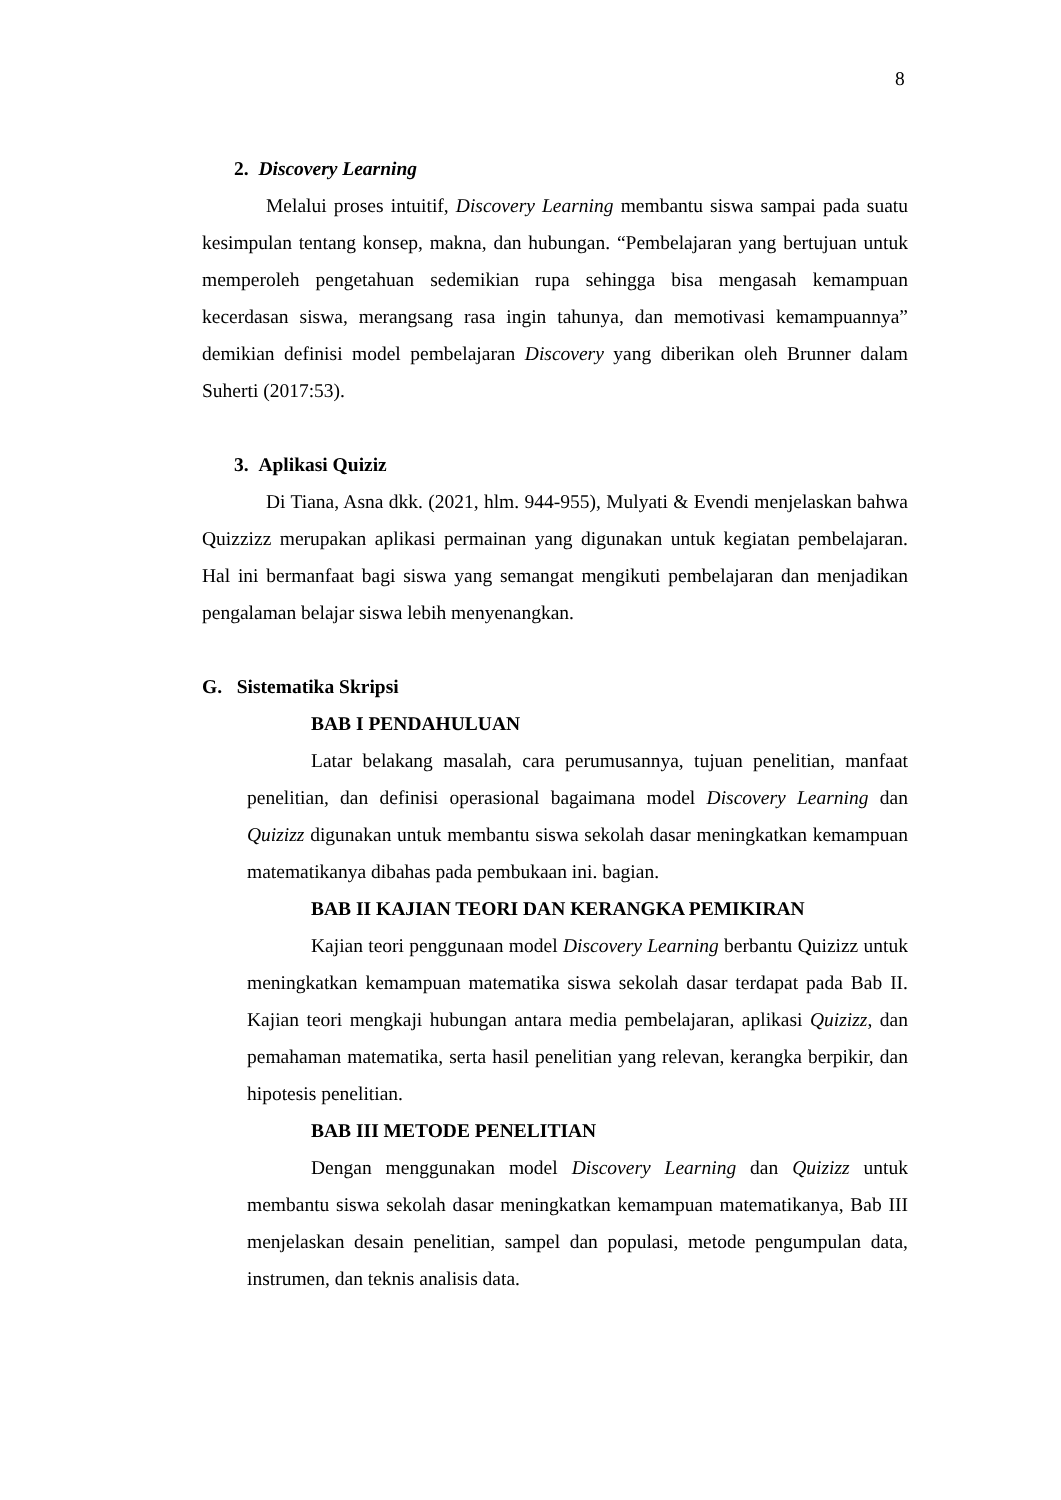8
2. Discovery Learning
Melalui proses intuitif, Discovery Learning membantu siswa sampai pada suatu kesimpulan tentang konsep, makna, dan hubungan. “Pembelajaran yang bertujuan untuk memperoleh pengetahuan sedemikian rupa sehingga bisa mengasah kemampuan kecerdasan siswa, merangsang rasa ingin tahunya, dan memotivasi kemampuannya” demikian definisi model pembelajaran Discovery yang diberikan oleh Brunner dalam Suherti (2017:53).
3. Aplikasi Quiziz
Di Tiana, Asna dkk. (2021, hlm. 944-955), Mulyati & Evendi menjelaskan bahwa Quizzizz merupakan aplikasi permainan yang digunakan untuk kegiatan pembelajaran. Hal ini bermanfaat bagi siswa yang semangat mengikuti pembelajaran dan menjadikan pengalaman belajar siswa lebih menyenangkan.
G. Sistematika Skripsi
BAB I PENDAHULUAN
Latar belakang masalah, cara perumusannya, tujuan penelitian, manfaat penelitian, dan definisi operasional bagaimana model Discovery Learning dan Quizizz digunakan untuk membantu siswa sekolah dasar meningkatkan kemampuan matematikanya dibahas pada pembukaan ini. bagian.
BAB II KAJIAN TEORI DAN KERANGKA PEMIKIRAN
Kajian teori penggunaan model Discovery Learning berbantu Quizizz untuk meningkatkan kemampuan matematika siswa sekolah dasar terdapat pada Bab II. Kajian teori mengkaji hubungan antara media pembelajaran, aplikasi Quizizz, dan pemahaman matematika, serta hasil penelitian yang relevan, kerangka berpikir, dan hipotesis penelitian.
BAB III METODE PENELITIAN
Dengan menggunakan model Discovery Learning dan Quizizz untuk membantu siswa sekolah dasar meningkatkan kemampuan matematikanya, Bab III menjelaskan desain penelitian, sampel dan populasi, metode pengumpulan data, instrumen, dan teknis analisis data.